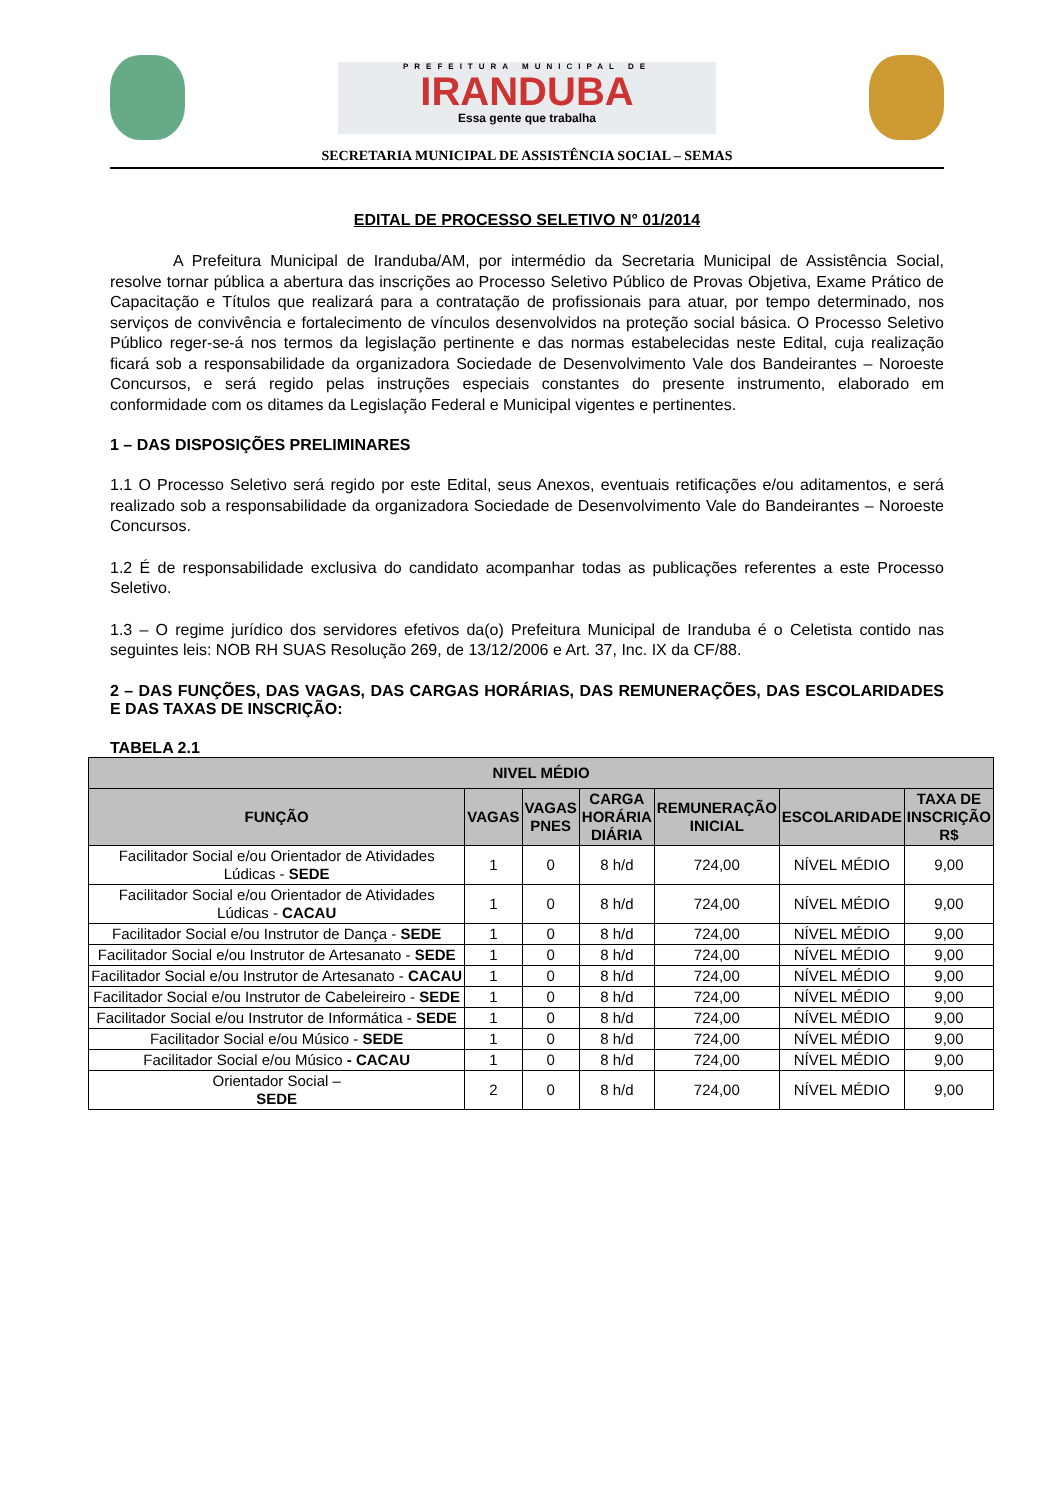PREFEITURA MUNICIPAL DE
IRANDUBA
Essa gente que trabalha
SECRETARIA MUNICIPAL DE ASSISTÊNCIA SOCIAL – SEMAS
EDITAL DE PROCESSO SELETIVO N° 01/2014
A Prefeitura Municipal de Iranduba/AM, por intermédio da Secretaria Municipal de Assistência Social, resolve tornar pública a abertura das inscrições ao Processo Seletivo Público de Provas Objetiva, Exame Prático de Capacitação e Títulos que realizará para a contratação de profissionais para atuar, por tempo determinado, nos serviços de convivência e fortalecimento de vínculos desenvolvidos na proteção social básica. O Processo Seletivo Público reger-se-á nos termos da legislação pertinente e das normas estabelecidas neste Edital, cuja realização ficará sob a responsabilidade da organizadora Sociedade de Desenvolvimento Vale dos Bandeirantes – Noroeste Concursos, e será regido pelas instruções especiais constantes do presente instrumento, elaborado em conformidade com os ditames da Legislação Federal e Municipal vigentes e pertinentes.
1 – DAS DISPOSIÇÕES PRELIMINARES
1.1 O Processo Seletivo será regido por este Edital, seus Anexos, eventuais retificações e/ou aditamentos, e será realizado sob a responsabilidade da organizadora Sociedade de Desenvolvimento Vale do Bandeirantes – Noroeste Concursos.
1.2 É de responsabilidade exclusiva do candidato acompanhar todas as publicações referentes a este Processo Seletivo.
1.3 – O regime jurídico dos servidores efetivos da(o) Prefeitura Municipal de Iranduba é o Celetista contido nas seguintes leis: NOB RH SUAS Resolução 269, de 13/12/2006 e Art. 37, Inc. IX da CF/88.
2 – DAS FUNÇÕES, DAS VAGAS, DAS CARGAS HORÁRIAS, DAS REMUNERAÇÕES, DAS ESCOLARIDADES E DAS TAXAS DE INSCRIÇÃO:
TABELA 2.1
| NIVEL MÉDIO | | | | | | |
| --- | --- | --- | --- | --- | --- | --- |
| FUNÇÃO | VAGAS | VAGAS PNES | CARGA HORÁRIA DIÁRIA | REMUNERAÇÃO INICIAL | ESCOLARIDADE | TAXA DE INSCRIÇÃO R$ |
| Facilitador Social e/ou Orientador de Atividades Lúdicas - SEDE | 1 | 0 | 8 h/d | 724,00 | NÍVEL MÉDIO | 9,00 |
| Facilitador Social e/ou Orientador de Atividades Lúdicas - CACAU | 1 | 0 | 8 h/d | 724,00 | NÍVEL MÉDIO | 9,00 |
| Facilitador Social e/ou Instrutor de Dança - SEDE | 1 | 0 | 8 h/d | 724,00 | NÍVEL MÉDIO | 9,00 |
| Facilitador Social e/ou Instrutor de Artesanato - SEDE | 1 | 0 | 8 h/d | 724,00 | NÍVEL MÉDIO | 9,00 |
| Facilitador Social e/ou Instrutor de Artesanato - CACAU | 1 | 0 | 8 h/d | 724,00 | NÍVEL MÉDIO | 9,00 |
| Facilitador Social e/ou Instrutor de Cabeleireiro - SEDE | 1 | 0 | 8 h/d | 724,00 | NÍVEL MÉDIO | 9,00 |
| Facilitador Social e/ou Instrutor de Informática - SEDE | 1 | 0 | 8 h/d | 724,00 | NÍVEL MÉDIO | 9,00 |
| Facilitador Social e/ou Músico - SEDE | 1 | 0 | 8 h/d | 724,00 | NÍVEL MÉDIO | 9,00 |
| Facilitador Social e/ou Músico - CACAU | 1 | 0 | 8 h/d | 724,00 | NÍVEL MÉDIO | 9,00 |
| Orientador Social – SEDE | 2 | 0 | 8 h/d | 724,00 | NÍVEL MÉDIO | 9,00 |